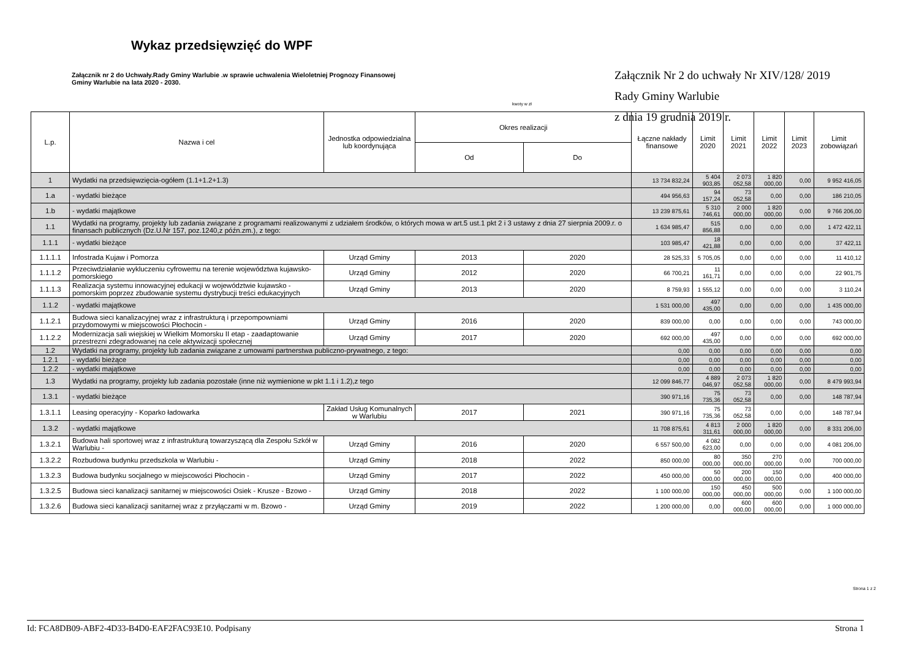Wykaz przedsięwzięć do WPF
Załącznik nr 2 do Uchwały.Rady Gminy Warlubie .w sprawie uchwalenia Wieloletniej Prognozy Finansowej Gminy Warlubie na lata 2020 - 2030.
Załącznik Nr 2 do uchwały Nr XIV/128/ 2019
Rady Gminy Warlubie
z dnia 19 grudnia 2019 r.
kwoty w zł
| L.p. | Nazwa i cel | Jednostka odpowiedzialna lub koordynująca | Okres realizacji | | Łączne nakłady finansowe | Limit 2020 | Limit 2021 | Limit 2022 | Limit 2023 | Limit zobowiązań |
| --- | --- | --- | --- | --- | --- | --- | --- | --- | --- | --- |
| | | | Od | Do | | | | | | |
| 1 | Wydatki na przedsięwzięcia-ogółem (1.1+1.2+1.3) | | | | 13 734 832,24 | 5 404 903,85 | 2 073 052,58 | 1 820 000,00 | 0,00 | 9 952 416,05 |
| 1.a | - wydatki bieżące | | | | 494 956,63 | 94 157,24 | 73 052,58 | 0,00 | 0,00 | 186 210,05 |
| 1.b | - wydatki majątkowe | | | | 13 239 875,61 | 5 310 746,61 | 2 000 000,00 | 1 820 000,00 | 0,00 | 9 766 206,00 |
| 1.1 | Wydatki na programy, projekty lub zadania związane z programami realizowanymi z udziałem środków, o których mowa w art.5 ust.1 pkt 2 i 3 ustawy z dnia 27 sierpnia 2009.r. o finansach publicznych (Dz.U.Nr 157, poz.1240,z późn.zm.), z tego: | | | | 1 634 985,47 | 515 856,88 | 0,00 | 0,00 | 0,00 | 1 472 422,11 |
| 1.1.1 | - wydatki bieżące | | | | 103 985,47 | 18 421,88 | 0,00 | 0,00 | 0,00 | 37 422,11 |
| 1.1.1.1 | Infostrada Kujaw i Pomorza | Urząd Gminy | 2013 | 2020 | 28 525,33 | 5 705,05 | 0,00 | 0,00 | 0,00 | 11 410,12 |
| 1.1.1.2 | Przeciwdziałanie wykluczeniu cyfrowemu na terenie województwa kujawsko-pomorskiego | Urząd Gminy | 2012 | 2020 | 66 700,21 | 11 161,71 | 0,00 | 0,00 | 0,00 | 22 901,75 |
| 1.1.1.3 | Realizacja systemu innowacyjnej edukacji w województwie kujawsko - pomorskim poprzez zbudowanie systemu dystrybucji treści edukacyjnych | Urząd Gminy | 2013 | 2020 | 8 759,93 | 1 555,12 | 0,00 | 0,00 | 0,00 | 3 110,24 |
| 1.1.2 | - wydatki majątkowe | | | | 1 531 000,00 | 497 435,00 | 0,00 | 0,00 | 0,00 | 1 435 000,00 |
| 1.1.2.1 | Budowa sieci kanalizacyjnej wraz z infrastrukturą i przepompowniami przydomowymi w miejscowości Płochocin - | Urząd Gminy | 2016 | 2020 | 839 000,00 | 0,00 | 0,00 | 0,00 | 0,00 | 743 000,00 |
| 1.1.2.2 | Modernizacja sali wiejskiej w Wielkim Momorsku II etap - zaadaptowanie przestrezni zdegradowanej na cele aktywizacji społecznej | Urząd Gminy | 2017 | 2020 | 692 000,00 | 497 435,00 | 0,00 | 0,00 | 0,00 | 692 000,00 |
| 1.2 | Wydatki na programy, projekty lub zadania związane z umowami partnerstwa publiczno-prywatnego, z tego: | | | | 0,00 | 0,00 | 0,00 | 0,00 | 0,00 | 0,00 |
| 1.2.1 | - wydatki bieżące | | | | 0,00 | 0,00 | 0,00 | 0,00 | 0,00 | 0,00 |
| 1.2.2 | - wydatki majątkowe | | | | 0,00 | 0,00 | 0,00 | 0,00 | 0,00 | 0,00 |
| 1.3 | Wydatki na programy, projekty lub zadania pozostałe (inne niż wymienione w pkt 1.1 i 1.2),z tego | | | | 12 099 846,77 | 4 889 046,97 | 2 073 052,58 | 1 820 000,00 | 0,00 | 8 479 993,94 |
| 1.3.1 | - wydatki bieżące | | | | 390 971,16 | 75 735,36 | 73 052,58 | 0,00 | 0,00 | 148 787,94 |
| 1.3.1.1 | Leasing operacyjny - Koparko ładowarka | Zakład Usług Komunalnych w Warlubiu | 2017 | 2021 | 390 971,16 | 75 735,36 | 73 052,58 | 0,00 | 0,00 | 148 787,94 |
| 1.3.2 | - wydatki majątkowe | | | | 11 708 875,61 | 4 813 311,61 | 2 000 000,00 | 1 820 000,00 | 0,00 | 8 331 206,00 |
| 1.3.2.1 | Budowa hali sportowej wraz z infrastrukturą towarzyszącą dla Zespołu Szkół w Warlubiu - | Urząd Gminy | 2016 | 2020 | 6 557 500,00 | 4 082 623,00 | 0,00 | 0,00 | 0,00 | 4 081 206,00 |
| 1.3.2.2 | Rozbudowa budynku przedszkola w Warlubiu - | Urząd Gminy | 2018 | 2022 | 850 000,00 | 80 000,00 | 350 000,00 | 270 000,00 | 0,00 | 700 000,00 |
| 1.3.2.3 | Budowa budynku socjalnego w miejscowości Płochocin - | Urząd Gminy | 2017 | 2022 | 450 000,00 | 50 000,00 | 200 000,00 | 150 000,00 | 0,00 | 400 000,00 |
| 1.3.2.5 | Budowa sieci kanalizacji sanitarnej w miejscowości Osiek - Krusze - Bzowo - | Urząd Gminy | 2018 | 2022 | 1 100 000,00 | 150 000,00 | 450 000,00 | 500 000,00 | 0,00 | 1 100 000,00 |
| 1.3.2.6 | Budowa sieci kanalizacji sanitarnej wraz z przyłączami w m. Bzowo - | Urząd Gminy | 2019 | 2022 | 1 200 000,00 | 0,00 | 600 000,00 | 600 000,00 | 0,00 | 1 000 000,00 |
Strona 1 z 2
Id: FCA8DB09-ABF2-4D33-B4D0-EAF2FAC93E10. Podpisany Strona 1